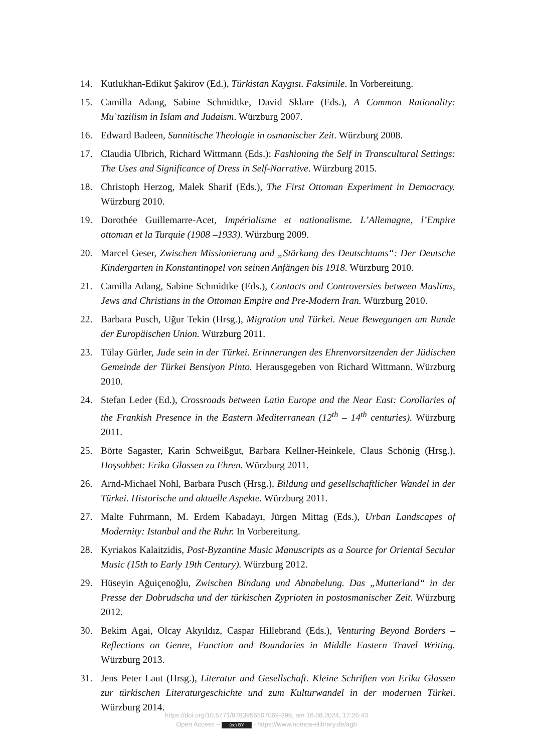14. Kutlukhan-Edikut Şakirov (Ed.), Türkistan Kaygısı. Faksimile. In Vorbereitung.
15. Camilla Adang, Sabine Schmidtke, David Sklare (Eds.), A Common Rationality: Muʿtazilism in Islam and Judaism. Würzburg 2007.
16. Edward Badeen, Sunnitische Theologie in osmanischer Zeit. Würzburg 2008.
17. Claudia Ulbrich, Richard Wittmann (Eds.): Fashioning the Self in Transcultural Settings: The Uses and Significance of Dress in Self-Narrative. Würzburg 2015.
18. Christoph Herzog, Malek Sharif (Eds.), The First Ottoman Experiment in Democracy. Würzburg 2010.
19. Dorothée Guillemarre-Acet, Impérialisme et nationalisme. L’Allemagne, l’Empire ottoman et la Turquie (1908 –1933). Würzburg 2009.
20. Marcel Geser, Zwischen Missionierung und „Stärkung des Deutschtums“: Der Deutsche Kindergarten in Konstantinopel von seinen Anfängen bis 1918. Würzburg 2010.
21. Camilla Adang, Sabine Schmidtke (Eds.), Contacts and Controversies between Muslims, Jews and Christians in the Ottoman Empire and Pre-Modern Iran. Würzburg 2010.
22. Barbara Pusch, Uğur Tekin (Hrsg.), Migration und Türkei. Neue Bewegungen am Rande der Europäischen Union. Würzburg 2011.
23. Tülay Gürler, Jude sein in der Türkei. Erinnerungen des Ehrenvorsitzenden der Jüdischen Gemeinde der Türkei Bensiyon Pinto. Herausgegeben von Richard Wittmann. Würzburg 2010.
24. Stefan Leder (Ed.), Crossroads between Latin Europe and the Near East: Corollaries of the Frankish Presence in the Eastern Mediterranean (12<sup>th</sup> – 14<sup>th</sup> centuries). Würzburg 2011.
25. Börte Sagaster, Karin Schweißgut, Barbara Kellner-Heinkele, Claus Schönig (Hrsg.), Hoşsohbet: Erika Glassen zu Ehren. Würzburg 2011.
26. Arnd-Michael Nohl, Barbara Pusch (Hrsg.), Bildung und gesellschaftlicher Wandel in der Türkei. Historische und aktuelle Aspekte. Würzburg 2011.
27. Malte Fuhrmann, M. Erdem Kabadayı, Jürgen Mittag (Eds.), Urban Landscapes of Modernity: Istanbul and the Ruhr. In Vorbereitung.
28. Kyriakos Kalaitzidis, Post-Byzantine Music Manuscripts as a Source for Oriental Secular Music (15th to Early 19th Century). Würzburg 2012.
29. Hüseyin Ağuiçenoğlu, Zwischen Bindung und Abnabelung. Das „Mutterland“ in der Presse der Dobrudscha und der türkischen Zyprioten in postosmanischer Zeit. Würzburg 2012.
30. Bekim Agai, Olcay Akyıldız, Caspar Hillebrand (Eds.), Venturing Beyond Borders – Reflections on Genre, Function and Boundaries in Middle Eastern Travel Writing. Würzburg 2013.
31. Jens Peter Laut (Hrsg.), Literatur und Gesellschaft. Kleine Schriften von Erika Glassen zur türkischen Literaturgeschichte und zum Kulturwandel in der modernen Türkei. Würzburg 2014.
https://doi.org/10.5771/9783956507069-399, am 16.08.2024, 17:26:43
Open Access – (cc) BY - https://www.nomos-elibrary.de/agb